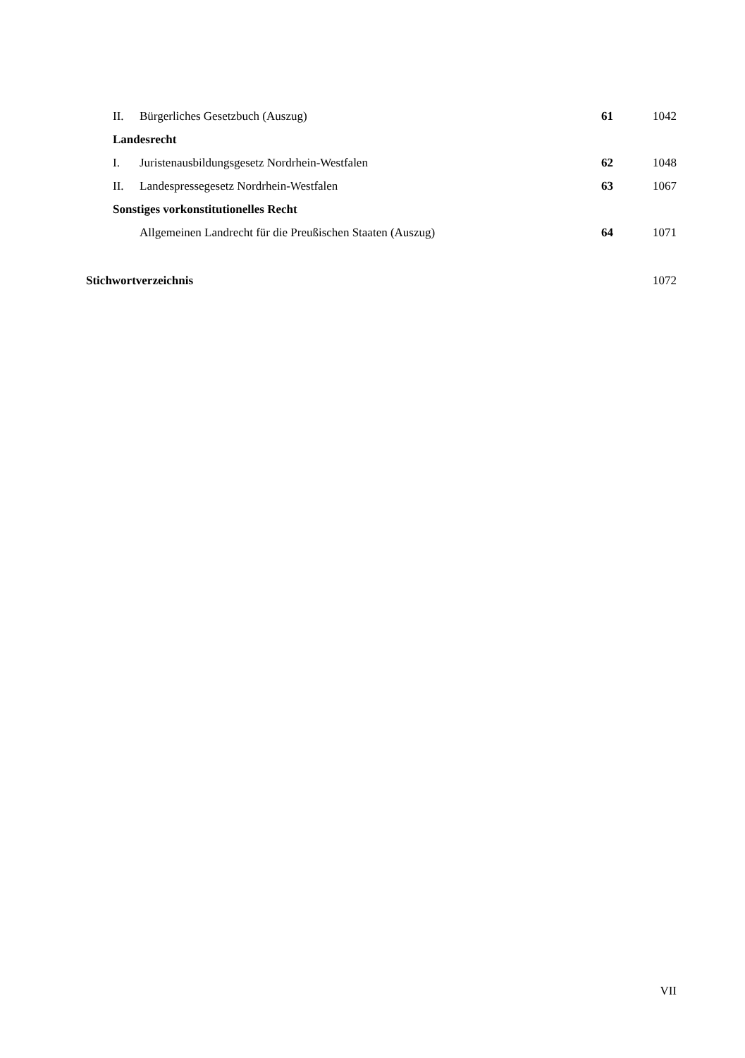| II. | Bürgerliches Gesetzbuch (Auszug) | 61 | 1042 |
| Landesrecht | | | |
| I. | Juristenausbildungsgesetz Nordrhein-Westfalen | 62 | 1048 |
| II. | Landespressegesetz Nordrhein-Westfalen | 63 | 1067 |
| Sonstiges vorkonstitutionelles Recht | | | |
| | Allgemeinen Landrecht für die Preußischen Staaten (Auszug) | 64 | 1071 |
| Stichwortverzeichnis | | | 1072 |
VII